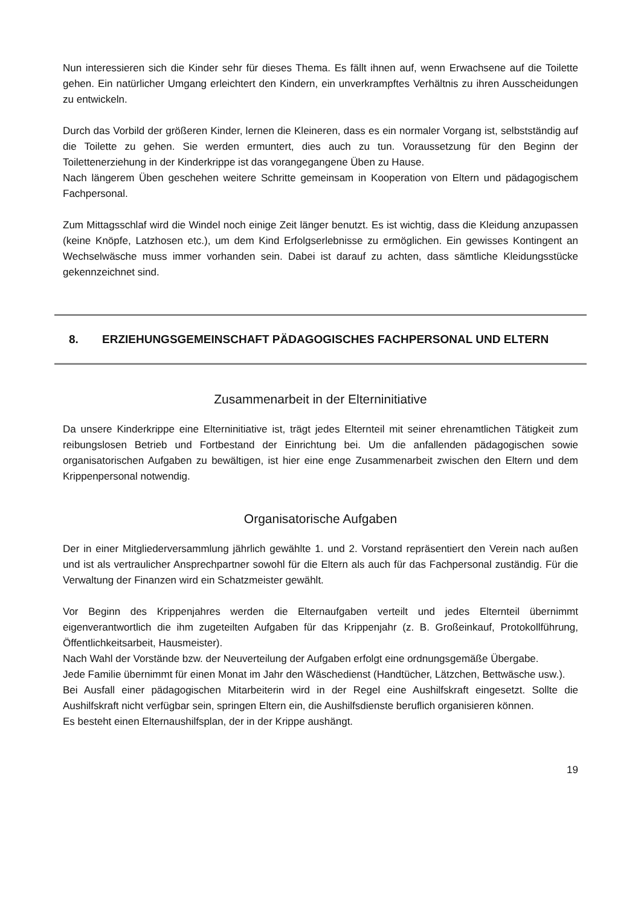Nun interessieren sich die Kinder sehr für dieses Thema. Es fällt ihnen auf, wenn Erwachsene auf die Toilette gehen. Ein natürlicher Umgang erleichtert den Kindern, ein unverkrampftes Verhältnis zu ihren Ausscheidungen zu entwickeln.
Durch das Vorbild der größeren Kinder, lernen die Kleineren, dass es ein normaler Vorgang ist, selbstständig auf die Toilette zu gehen. Sie werden ermuntert, dies auch zu tun. Voraussetzung für den Beginn der Toilettenerziehung in der Kinderkrippe ist das vorangegangene Üben zu Hause.
Nach längerem Üben geschehen weitere Schritte gemeinsam in Kooperation von Eltern und pädagogischem Fachpersonal.
Zum Mittagsschlaf wird die Windel noch einige Zeit länger benutzt. Es ist wichtig, dass die Kleidung anzupassen (keine Knöpfe, Latzhosen etc.), um dem Kind Erfolgserlebnisse zu ermöglichen. Ein gewisses Kontingent an Wechselwäsche muss immer vorhanden sein. Dabei ist darauf zu achten, dass sämtliche Kleidungsstücke gekennzeichnet sind.
8. ERZIEHUNGSGEMEINSCHAFT PÄDAGOGISCHES FACHPERSONAL UND ELTERN
Zusammenarbeit in der Elterninitiative
Da unsere Kinderkrippe eine Elterninitiative ist, trägt jedes Elternteil mit seiner ehrenamtlichen Tätigkeit zum reibungslosen Betrieb und Fortbestand der Einrichtung bei. Um die anfallenden pädagogischen sowie organisatorischen Aufgaben zu bewältigen, ist hier eine enge Zusammenarbeit zwischen den Eltern und dem Krippenpersonal notwendig.
Organisatorische Aufgaben
Der in einer Mitgliederversammlung jährlich gewählte 1. und 2. Vorstand repräsentiert den Verein nach außen und ist als vertraulicher Ansprechpartner sowohl für die Eltern als auch für das Fachpersonal zuständig. Für die Verwaltung der Finanzen wird ein Schatzmeister gewählt.
Vor Beginn des Krippenjahres werden die Elternaufgaben verteilt und jedes Elternteil übernimmt eigenverantwortlich die ihm zugeteilten Aufgaben für das Krippenjahr (z. B. Großeinkauf, Protokollführung, Öffentlichkeitsarbeit, Hausmeister).
Nach Wahl der Vorstände bzw. der Neuverteilung der Aufgaben erfolgt eine ordnungsgemäße Übergabe.
Jede Familie übernimmt für einen Monat im Jahr den Wäschedienst (Handtücher, Lätzchen, Bettwäsche usw.).
Bei Ausfall einer pädagogischen Mitarbeiterin wird in der Regel eine Aushilfskraft eingesetzt. Sollte die Aushilfskraft nicht verfügbar sein, springen Eltern ein, die Aushilfsdienste beruflich organisieren können.
Es besteht einen Elternaushilfsplan, der in der Krippe aushängt.
19